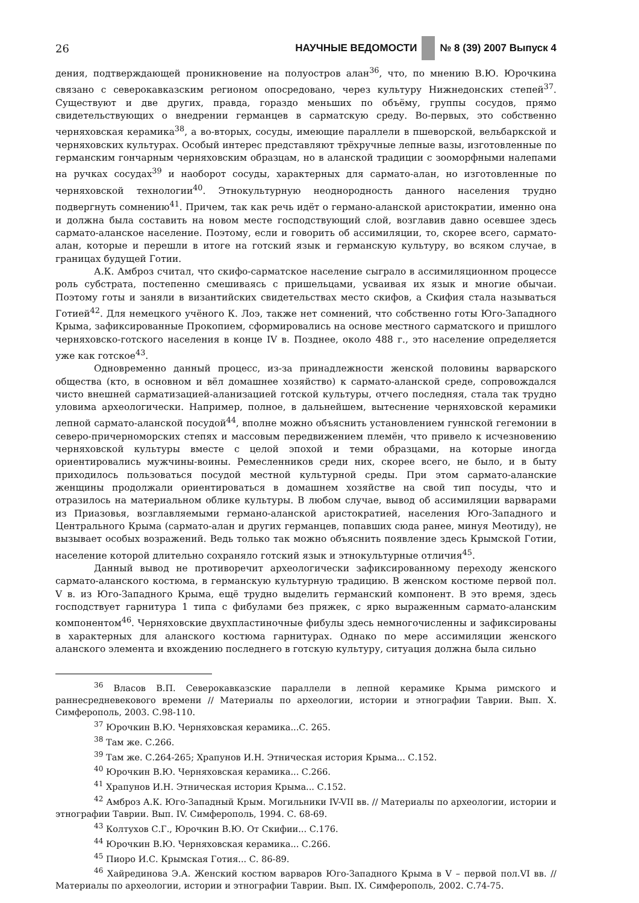26 НАУЧНЫЕ ВЕДОМОСТИ № 8 (39) 2007 Выпуск 4
дения, подтверждающей проникновение на полуостров алан<sup>36</sup>, что, по мнению В.Ю. Юрочкина связано с северокавказским регионом опосредовано, через культуру Нижнедонских степей<sup>37</sup>. Существуют и две других, правда, гораздо меньших по объёму, группы сосудов, прямо свидетельствующих о внедрении германцев в сарматскую среду. Во-первых, это собственно черняховская керамика<sup>38</sup>, а во-вторых, сосуды, имеющие параллели в пшеворской, вельбаркской и черняховских культурах. Особый интерес представляют трёхручные лепные вазы, изготовленные по германским гончарным черняховским образцам, но в аланской традиции с зооморфными налепами на ручках сосудах<sup>39</sup> и наоборот сосуды, характерных для сармато-алан, но изготовленные по черняховской технологии<sup>40</sup>. Этнокультурную неоднородность данного населения трудно подвергнуть сомнению<sup>41</sup>. Причем, так как речь идёт о германо-аланской аристократии, именно она и должна была составить на новом месте господствующий слой, возглавив давно осевшее здесь сармато-аланское население. Поэтому, если и говорить об ассимиляции, то, скорее всего, сармато-алан, которые и перешли в итоге на готский язык и германскую культуру, во всяком случае, в границах будущей Готии.
А.К. Амброз считал, что скифо-сарматское население сыграло в ассимиляционном процессе роль субстрата, постепенно смешиваясь с пришельцами, усваивая их язык и многие обычаи. Поэтому готы и заняли в византийских свидетельствах место скифов, а Скифия стала называться Готией<sup>42</sup>. Для немецкого учёного К. Лоэ, также нет сомнений, что собственно готы Юго-Западного Крыма, зафиксированные Прокопием, сформировались на основе местного сарматского и пришлого черняховско-готского населения в конце IV в. Позднее, около 488 г., это население определяется уже как готское<sup>43</sup>.
Одновременно данный процесс, из-за принадлежности женской половины варварского общества (кто, в основном и вёл домашнее хозяйство) к сармато-аланской среде, сопровождался чисто внешней сарматизацией-аланизацией готской культуры, отчего последняя, стала так трудно уловима археологически. Например, полное, в дальнейшем, вытеснение черняховской керамики лепной сармато-аланской посудой<sup>44</sup>, вполне можно объяснить установлением гуннской гегемонии в северо-причерноморских степях и массовым передвижением племён, что привело к исчезновению черняховской культуры вместе с целой эпохой и теми образцами, на которые иногда ориентировались мужчины-воины. Ремесленников среди них, скорее всего, не было, и в быту приходилось пользоваться посудой местной культурной среды. При этом сармато-аланские женщины продолжали ориентироваться в домашнем хозяйстве на свой тип посуды, что и отразилось на материальном облике культуры. В любом случае, вывод об ассимиляции варварами из Приазовья, возглавляемыми германо-аланской аристократией, населения Юго-Западного и Центрального Крыма (сармато-алан и других германцев, попавших сюда ранее, минуя Меотиду), не вызывает особых возражений. Ведь только так можно объяснить появление здесь Крымской Готии, население которой длительно сохраняло готский язык и этнокультурные отличия<sup>45</sup>.
Данный вывод не противоречит археологически зафиксированному переходу женского сармато-аланского костюма, в германскую культурную традицию. В женском костюме первой пол. V в. из Юго-Западного Крыма, ещё трудно выделить германский компонент. В это время, здесь господствует гарнитура 1 типа с фибулами без пряжек, с ярко выраженным сармато-аланским компонентом<sup>46</sup>. Черняховские двухпластиночные фибулы здесь немногочисленны и зафиксированы в характерных для аланского костюма гарнитурах. Однако по мере ассимиляции женского аланского элемента и вхождению последнего в готскую культуру, ситуация должна была сильно
<sup>36</sup> Власов В.П. Северокавказские параллели в лепной керамике Крыма римского и раннесредневекового времени // Материалы по археологии, истории и этнографии Таврии. Вып. X. Симферополь, 2003. С.98-110.
<sup>37</sup> Юрочкин В.Ю. Черняховская керамика...С. 265.
<sup>38</sup> Там же. С.266.
<sup>39</sup> Там же. С.264-265; Храпунов И.Н. Этническая история Крыма... С.152.
<sup>40</sup> Юрочкин В.Ю. Черняховская керамика... С.266.
<sup>41</sup> Храпунов И.Н. Этническая история Крыма... С.152.
<sup>42</sup> Амброз А.К. Юго-Западный Крым. Могильники IV-VII вв. // Материалы по археологии, истории и этнографии Таврии. Вып. IV. Симферополь, 1994. С. 68-69.
<sup>43</sup> Колтухов С.Г., Юрочкин В.Ю. От Скифии... С.176.
<sup>44</sup> Юрочкин В.Ю. Черняховская керамика... С.266.
<sup>45</sup> Пиоро И.С. Крымская Готия... С. 86-89.
<sup>46</sup> Хайрединова Э.А. Женский костюм варваров Юго-Западного Крыма в V – первой пол.VI вв. // Материалы по археологии, истории и этнографии Таврии. Вып. IX. Симферополь, 2002. С.74-75.